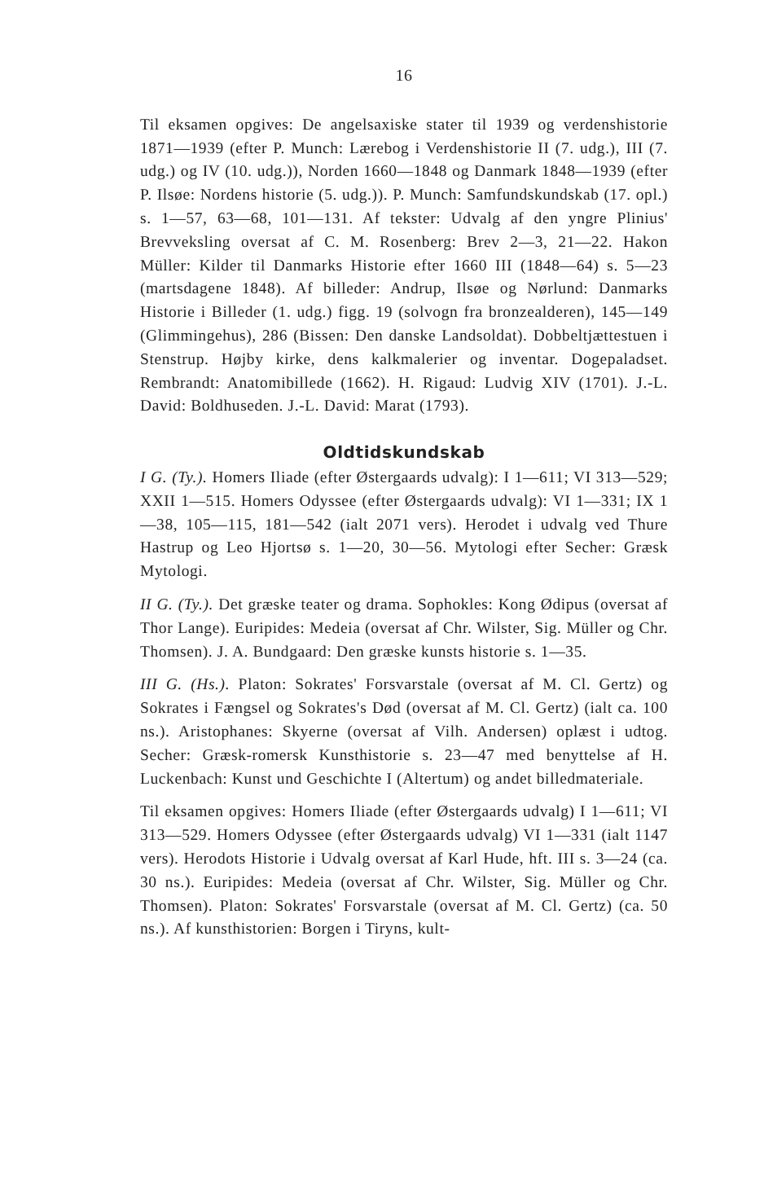16
Til eksamen opgives: De angelsaxiske stater til 1939 og verdenshistorie 1871—1939 (efter P. Munch: Lærebog i Verdenshistorie II (7. udg.), III (7. udg.) og IV (10. udg.)), Norden 1660—1848 og Danmark 1848—1939 (efter P. Ilsøe: Nordens historie (5. udg.)). P. Munch: Samfundskundskab (17. opl.) s. 1—57, 63—68, 101—131. Af tekster: Udvalg af den yngre Plinius' Brevveksling oversat af C. M. Rosenberg: Brev 2—3, 21—22. Hakon Müller: Kilder til Danmarks Historie efter 1660 III (1848—64) s. 5—23 (martsdagene 1848). Af billeder: Andrup, Ilsøe og Nørlund: Danmarks Historie i Billeder (1. udg.) figg. 19 (solvogn fra bronzealderen), 145—149 (Glimmingehus), 286 (Bissen: Den danske Landsoldat). Dobbeltjættestuen i Stenstrup. Højby kirke, dens kalkmalerier og inventar. Dogepaladset. Rembrandt: Anatomibillede (1662). H. Rigaud: Ludvig XIV (1701). J.-L. David: Boldhuseden. J.-L. David: Marat (1793).
Oldtidskundskab
I G. (Ty.). Homers Iliade (efter Østergaards udvalg): I 1—611; VI 313—529; XXII 1—515. Homers Odyssee (efter Østergaards udvalg): VI 1—331; IX 1—38, 105—115, 181—542 (ialt 2071 vers). Herodet i udvalg ved Thure Hastrup og Leo Hjortsø s. 1—20, 30—56. Mytologi efter Secher: Græsk Mytologi.
II G. (Ty.). Det græske teater og drama. Sophokles: Kong Ødipus (oversat af Thor Lange). Euripides: Medeia (oversat af Chr. Wilster, Sig. Müller og Chr. Thomsen). J. A. Bundgaard: Den græske kunsts historie s. 1—35.
III G. (Hs.). Platon: Sokrates' Forsvarstale (oversat af M. Cl. Gertz) og Sokrates i Fængsel og Sokrates's Død (oversat af M. Cl. Gertz) (ialt ca. 100 ns.). Aristophanes: Skyerne (oversat af Vilh. Andersen) oplæst i udtog. Secher: Græsk-romersk Kunsthistorie s. 23—47 med benyttelse af H. Luckenbach: Kunst und Geschichte I (Altertum) og andet billedmateriale.
Til eksamen opgives: Homers Iliade (efter Østergaards udvalg) I 1—611; VI 313—529. Homers Odyssee (efter Østergaards udvalg) VI 1—331 (ialt 1147 vers). Herodots Historie i Udvalg oversat af Karl Hude, hft. III s. 3—24 (ca. 30 ns.). Euripides: Medeia (oversat af Chr. Wilster, Sig. Müller og Chr. Thomsen). Platon: Sokrates' Forsvarstale (oversat af M. Cl. Gertz) (ca. 50 ns.). Af kunsthistorien: Borgen i Tiryns, kult-